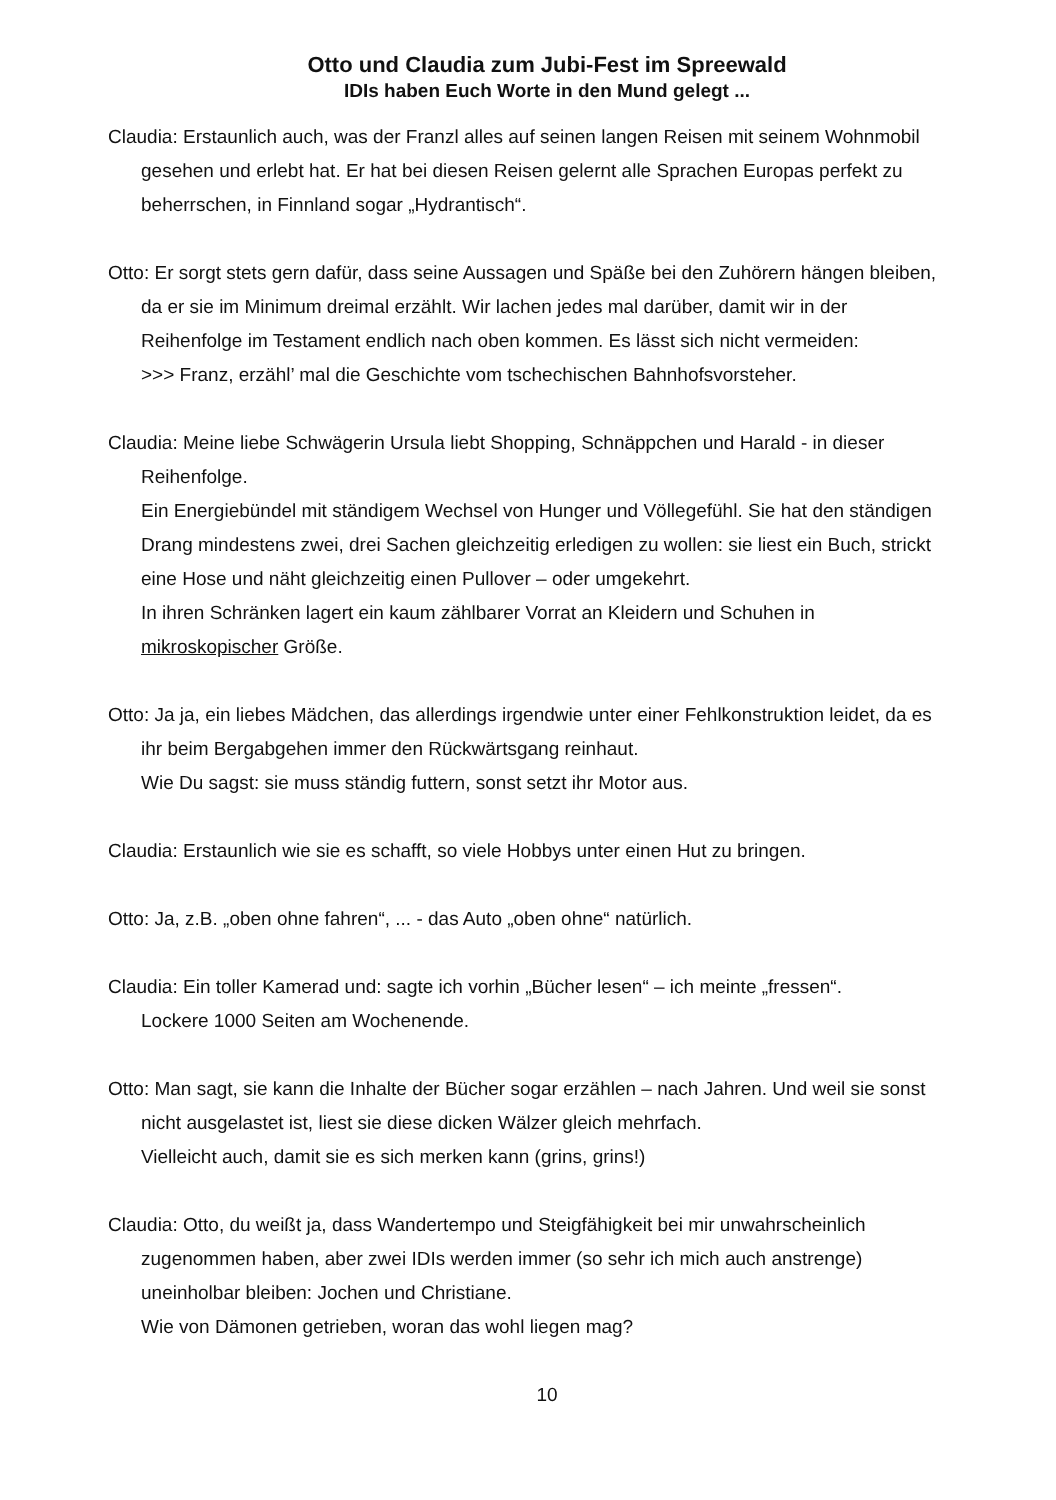Otto und Claudia zum Jubi-Fest im Spreewald
IDIs haben Euch Worte in den Mund gelegt ...
Claudia: Erstaunlich auch, was der Franzl alles auf seinen langen Reisen mit seinem Wohnmobil gesehen und erlebt hat. Er hat bei diesen Reisen gelernt alle Sprachen Europas perfekt zu beherrschen, in Finnland sogar „Hydrantisch“.
Otto: Er sorgt stets gern dafür, dass seine Aussagen und Späße bei den Zuhörern hängen bleiben, da er sie im Minimum dreimal erzählt. Wir lachen jedes mal darüber, damit wir in der Reihenfolge im Testament endlich nach oben kommen. Es lässt sich nicht vermeiden:
>>> Franz, erzähl’ mal die Geschichte vom tschechischen Bahnhofsvorsteher.
Claudia: Meine liebe Schwägerin Ursula liebt Shopping, Schnäppchen und Harald - in dieser Reihenfolge.
Ein Energiebündel mit ständigem Wechsel von Hunger und Völlegefühl. Sie hat den ständigen Drang mindestens zwei, drei Sachen gleichzeitig erledigen zu wollen: sie liest ein Buch, strickt eine Hose und näht gleichzeitig einen Pullover – oder umgekehrt.
In ihren Schränken lagert ein kaum zählbarer Vorrat an Kleidern und Schuhen in mikroskopischer Größe.
Otto: Ja ja, ein liebes Mädchen, das allerdings irgendwie unter einer Fehlkonstruktion leidet, da es ihr beim Bergabgehen immer den Rückwärtsgang reinhaut.
Wie Du sagst: sie muss ständig futtern, sonst setzt ihr Motor aus.
Claudia: Erstaunlich wie sie es schafft, so viele Hobbys unter einen Hut zu bringen.
Otto: Ja, z.B. „oben ohne fahren“, ... - das Auto „oben ohne“ natürlich.
Claudia: Ein toller Kamerad und: sagte ich vorhin „Bücher lesen“ – ich meinte „fressen“.
Lockere 1000 Seiten am Wochenende.
Otto: Man sagt, sie kann die Inhalte der Bücher sogar erzählen – nach Jahren. Und weil sie sonst nicht ausgelastet ist, liest sie diese dicken Wälzer gleich mehrfach.
Vielleicht auch, damit sie es sich merken kann (grins, grins!)
Claudia: Otto, du weißt ja, dass Wandertempo und Steigfähigkeit bei mir unwahrscheinlich zugenommen haben, aber zwei IDIs werden immer (so sehr ich mich auch anstrenge) uneinholbar bleiben: Jochen und Christiane.
Wie von Dämonen getrieben, woran das wohl liegen mag?
10